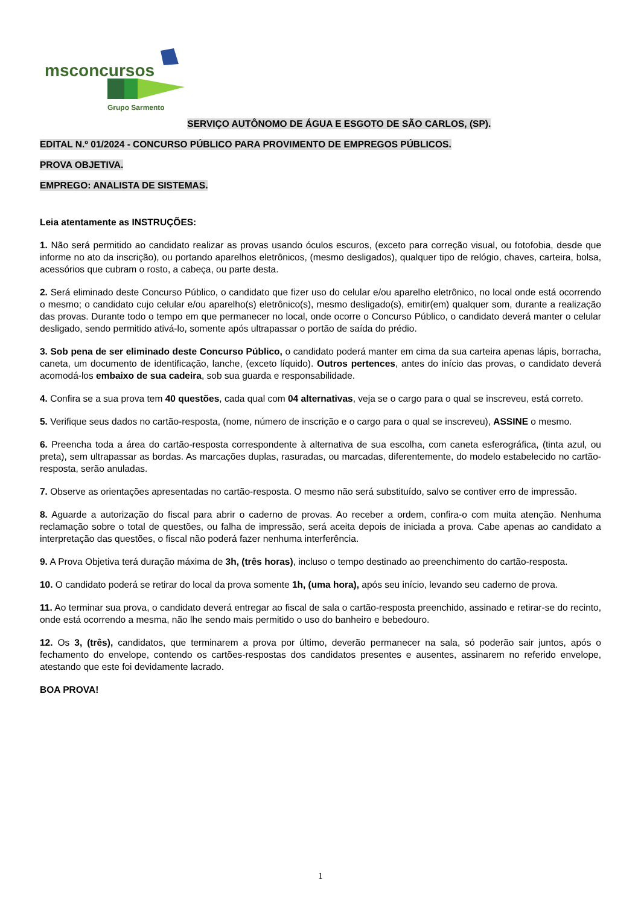msconcursos
Grupo Sarmento
SERVIÇO AUTÔNOMO DE ÁGUA E ESGOTO DE SÃO CARLOS, (SP).
EDITAL N.º 01/2024 - CONCURSO PÚBLICO PARA PROVIMENTO DE EMPREGOS PÚBLICOS.
PROVA OBJETIVA.
EMPREGO: ANALISTA DE SISTEMAS.
Leia atentamente as INSTRUÇÕES:
1. Não será permitido ao candidato realizar as provas usando óculos escuros, (exceto para correção visual, ou fotofobia, desde que informe no ato da inscrição), ou portando aparelhos eletrônicos, (mesmo desligados), qualquer tipo de relógio, chaves, carteira, bolsa, acessórios que cubram o rosto, a cabeça, ou parte desta.
2. Será eliminado deste Concurso Público, o candidato que fizer uso do celular e/ou aparelho eletrônico, no local onde está ocorrendo o mesmo; o candidato cujo celular e/ou aparelho(s) eletrônico(s), mesmo desligado(s), emitir(em) qualquer som, durante a realização das provas. Durante todo o tempo em que permanecer no local, onde ocorre o Concurso Público, o candidato deverá manter o celular desligado, sendo permitido ativá-lo, somente após ultrapassar o portão de saída do prédio.
3. Sob pena de ser eliminado deste Concurso Público, o candidato poderá manter em cima da sua carteira apenas lápis, borracha, caneta, um documento de identificação, lanche, (exceto líquido). Outros pertences, antes do início das provas, o candidato deverá acomodá-los embaixo de sua cadeira, sob sua guarda e responsabilidade.
4. Confira se a sua prova tem 40 questões, cada qual com 04 alternativas, veja se o cargo para o qual se inscreveu, está correto.
5. Verifique seus dados no cartão-resposta, (nome, número de inscrição e o cargo para o qual se inscreveu), ASSINE o mesmo.
6. Preencha toda a área do cartão-resposta correspondente à alternativa de sua escolha, com caneta esferográfica, (tinta azul, ou preta), sem ultrapassar as bordas. As marcações duplas, rasuradas, ou marcadas, diferentemente, do modelo estabelecido no cartão-resposta, serão anuladas.
7. Observe as orientações apresentadas no cartão-resposta. O mesmo não será substituído, salvo se contiver erro de impressão.
8. Aguarde a autorização do fiscal para abrir o caderno de provas. Ao receber a ordem, confira-o com muita atenção. Nenhuma reclamação sobre o total de questões, ou falha de impressão, será aceita depois de iniciada a prova. Cabe apenas ao candidato a interpretação das questões, o fiscal não poderá fazer nenhuma interferência.
9. A Prova Objetiva terá duração máxima de 3h, (três horas), incluso o tempo destinado ao preenchimento do cartão-resposta.
10. O candidato poderá se retirar do local da prova somente 1h, (uma hora), após seu início, levando seu caderno de prova.
11. Ao terminar sua prova, o candidato deverá entregar ao fiscal de sala o cartão-resposta preenchido, assinado e retirar-se do recinto, onde está ocorrendo a mesma, não lhe sendo mais permitido o uso do banheiro e bebedouro.
12. Os 3, (três), candidatos, que terminarem a prova por último, deverão permanecer na sala, só poderão sair juntos, após o fechamento do envelope, contendo os cartões-respostas dos candidatos presentes e ausentes, assinarem no referido envelope, atestando que este foi devidamente lacrado.
BOA PROVA!
1